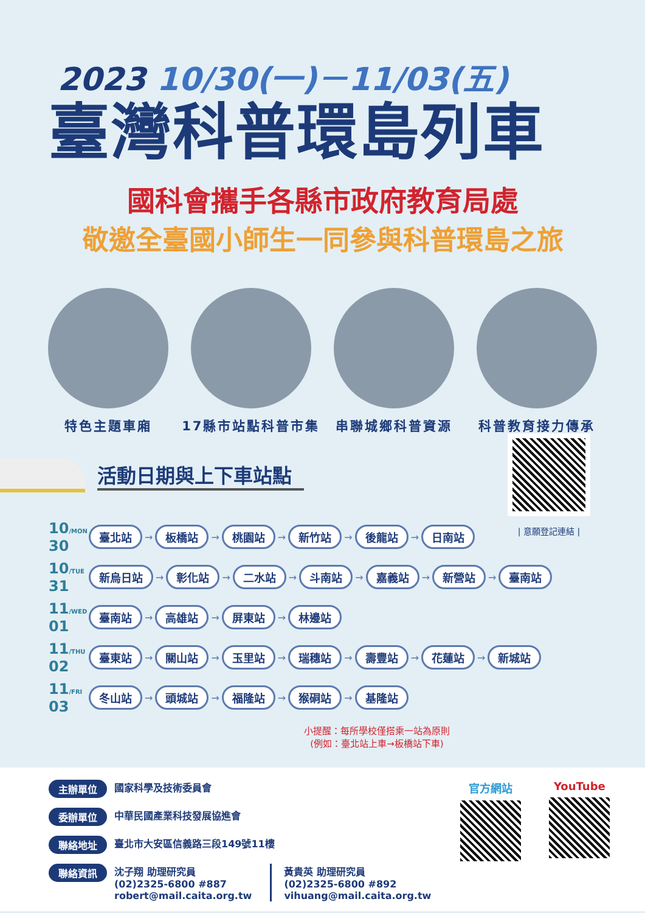2023 10/30(一)－11/03(五)
臺灣科普環島列車
國科會攜手各縣市政府教育局處
敬邀全臺國小師生一同參與科普環島之旅
特色主題車廂 17縣市站點科普市集 串聯城鄉科普資源 科普教育接力傳承
活動日期與上下車站點
| 意願登記連結 |
10/MON
30
臺北站 → 板橋站 → 桃園站 → 新竹站 → 後龍站 → 日南站
10/TUE
31
新烏日站 → 彰化站 → 二水站 → 斗南站 → 嘉義站 → 新營站 → 臺南站
11/WED
01
臺南站 → 高雄站 → 屏東站 → 林邊站
11/THU
02
臺東站 → 關山站 → 玉里站 → 瑞穗站 → 壽豐站 → 花蓮站 → 新城站
11/FRI
03
冬山站 → 頭城站 → 福隆站 → 猴硐站 → 基隆站
小提醒：每所學校僅搭乘一站為原則
(例如：臺北站上車→板橋站下車)
主辦單位 國家科學及技術委員會
委辦單位 中華民國產業科技發展協進會
聯絡地址 臺北市大安區信義路三段149號11樓
聯絡資訊 沈子翔 助理研究員
(02)2325-6800 #887
robert@mail.caita.org.tw 黃貴英 助理研究員
(02)2325-6800 #892
vihuang@mail.caita.org.tw
官方網站 YouTube